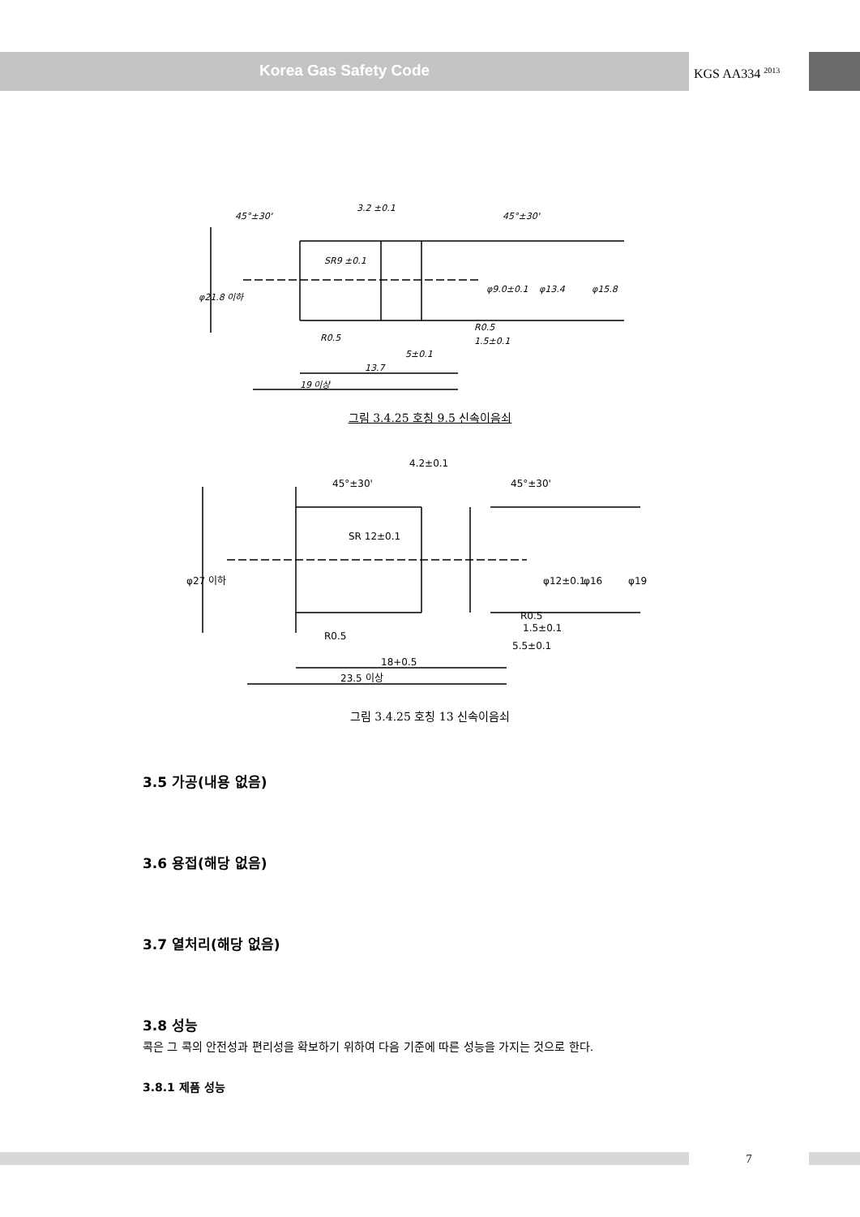Korea Gas Safety Code
KGS AA334 <sup>2013</sup>
45°±30'
3.2 ±0.1
45°±30'
R0.5
R0.5
1.5±0.1
5±0.1
13.7
19 이상
φ21.8 이하
φ9.0±0.1
φ13.4
φ15.8
SR9 ±0.1
그림 3.4.25 호칭 9.5 신속이음쇠
4.2±0.1
45°±30'
45°±30'
R0.5
R0.5
1.5±0.1
5.5±0.1
18+0.5
23.5 이상
φ27 이하
φ12±0.1
φ16
φ19
SR 12±0.1
그림 3.4.25 호칭 13 신속이음쇠
3.5 가공(내용 없음)
3.6 용접(해당 없음)
3.7 열처리(해당 없음)
3.8 성능
콕은 그 콕의 안전성과 편리성을 확보하기 위하여 다음 기준에 따른 성능을 가지는 것으로 한다.
3.8.1 제품 성능
7